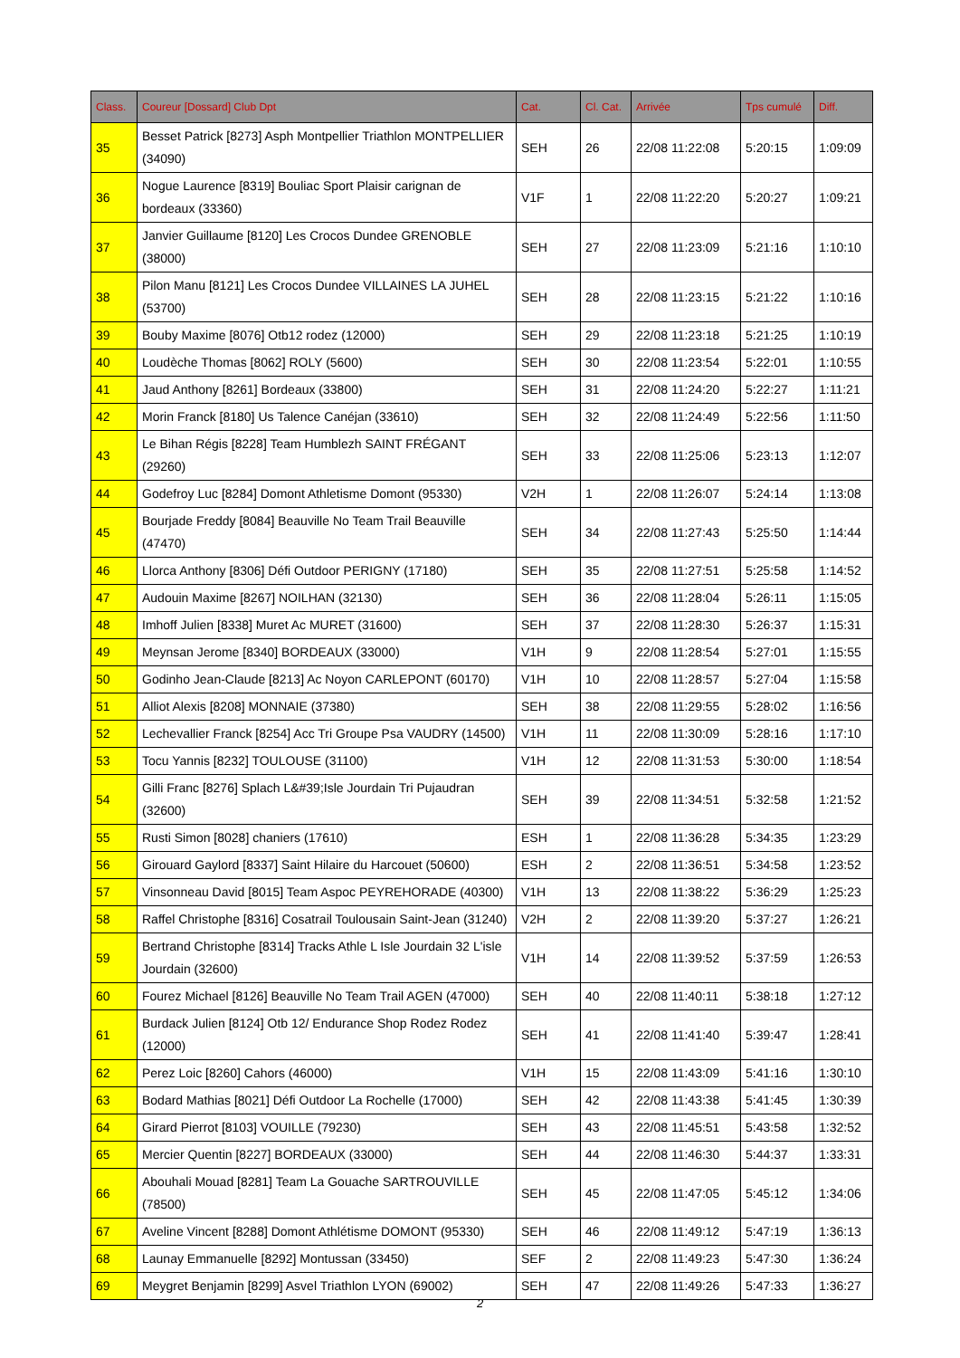| Class. | Coureur [Dossard] Club Dpt | Cat. | Cl. Cat. | Arrivée | Tps cumulé | Diff. |
| --- | --- | --- | --- | --- | --- | --- |
| 35 | Besset Patrick [8273] Asph Montpellier Triathlon MONTPELLIER (34090) | SEH | 26 | 22/08 11:22:08 | 5:20:15 | 1:09:09 |
| 36 | Nogue Laurence [8319] Bouliac Sport Plaisir carignan de bordeaux (33360) | V1F | 1 | 22/08 11:22:20 | 5:20:27 | 1:09:21 |
| 37 | Janvier Guillaume [8120] Les Crocos Dundee GRENOBLE (38000) | SEH | 27 | 22/08 11:23:09 | 5:21:16 | 1:10:10 |
| 38 | Pilon Manu [8121] Les Crocos Dundee VILLAINES LA JUHEL (53700) | SEH | 28 | 22/08 11:23:15 | 5:21:22 | 1:10:16 |
| 39 | Bouby Maxime [8076] Otb12 rodez (12000) | SEH | 29 | 22/08 11:23:18 | 5:21:25 | 1:10:19 |
| 40 | Loudèche Thomas [8062] ROLY (5600) | SEH | 30 | 22/08 11:23:54 | 5:22:01 | 1:10:55 |
| 41 | Jaud Anthony [8261] Bordeaux (33800) | SEH | 31 | 22/08 11:24:20 | 5:22:27 | 1:11:21 |
| 42 | Morin Franck [8180] Us Talence Canéjan (33610) | SEH | 32 | 22/08 11:24:49 | 5:22:56 | 1:11:50 |
| 43 | Le Bihan Régis [8228] Team Humblezh SAINT FRÉGANT (29260) | SEH | 33 | 22/08 11:25:06 | 5:23:13 | 1:12:07 |
| 44 | Godefroy Luc [8284] Domont Athletisme Domont (95330) | V2H | 1 | 22/08 11:26:07 | 5:24:14 | 1:13:08 |
| 45 | Bourjade Freddy [8084] Beauville No Team Trail Beauville (47470) | SEH | 34 | 22/08 11:27:43 | 5:25:50 | 1:14:44 |
| 46 | Llorca Anthony [8306] Défi Outdoor PERIGNY (17180) | SEH | 35 | 22/08 11:27:51 | 5:25:58 | 1:14:52 |
| 47 | Audouin Maxime [8267] NOILHAN (32130) | SEH | 36 | 22/08 11:28:04 | 5:26:11 | 1:15:05 |
| 48 | Imhoff Julien [8338] Muret Ac MURET (31600) | SEH | 37 | 22/08 11:28:30 | 5:26:37 | 1:15:31 |
| 49 | Meynsan Jerome [8340] BORDEAUX (33000) | V1H | 9 | 22/08 11:28:54 | 5:27:01 | 1:15:55 |
| 50 | Godinho Jean-Claude [8213] Ac Noyon CARLEPONT (60170) | V1H | 10 | 22/08 11:28:57 | 5:27:04 | 1:15:58 |
| 51 | Alliot Alexis [8208] MONNAIE (37380) | SEH | 38 | 22/08 11:29:55 | 5:28:02 | 1:16:56 |
| 52 | Lechevallier Franck [8254] Acc Tri Groupe Psa VAUDRY (14500) | V1H | 11 | 22/08 11:30:09 | 5:28:16 | 1:17:10 |
| 53 | Tocu Yannis [8232] TOULOUSE (31100) | V1H | 12 | 22/08 11:31:53 | 5:30:00 | 1:18:54 |
| 54 | Gilli Franc [8276] Splach L&#39;Isle Jourdain Tri Pujaudran (32600) | SEH | 39 | 22/08 11:34:51 | 5:32:58 | 1:21:52 |
| 55 | Rusti Simon [8028] chaniers (17610) | ESH | 1 | 22/08 11:36:28 | 5:34:35 | 1:23:29 |
| 56 | Girouard Gaylord [8337] Saint Hilaire du Harcouet (50600) | ESH | 2 | 22/08 11:36:51 | 5:34:58 | 1:23:52 |
| 57 | Vinsonneau David [8015] Team Aspoc PEYREHORADE (40300) | V1H | 13 | 22/08 11:38:22 | 5:36:29 | 1:25:23 |
| 58 | Raffel Christophe [8316] Cosatrail Toulousain Saint-Jean (31240) | V2H | 2 | 22/08 11:39:20 | 5:37:27 | 1:26:21 |
| 59 | Bertrand Christophe [8314] Tracks Athle L Isle Jourdain 32 L'isle Jourdain (32600) | V1H | 14 | 22/08 11:39:52 | 5:37:59 | 1:26:53 |
| 60 | Fourez Michael [8126] Beauville No Team Trail AGEN (47000) | SEH | 40 | 22/08 11:40:11 | 5:38:18 | 1:27:12 |
| 61 | Burdack Julien [8124] Otb 12/ Endurance Shop Rodez Rodez (12000) | SEH | 41 | 22/08 11:41:40 | 5:39:47 | 1:28:41 |
| 62 | Perez Loic [8260] Cahors (46000) | V1H | 15 | 22/08 11:43:09 | 5:41:16 | 1:30:10 |
| 63 | Bodard Mathias [8021] Défi Outdoor La Rochelle (17000) | SEH | 42 | 22/08 11:43:38 | 5:41:45 | 1:30:39 |
| 64 | Girard Pierrot [8103] VOUILLE (79230) | SEH | 43 | 22/08 11:45:51 | 5:43:58 | 1:32:52 |
| 65 | Mercier Quentin [8227] BORDEAUX (33000) | SEH | 44 | 22/08 11:46:30 | 5:44:37 | 1:33:31 |
| 66 | Abouhali Mouad [8281] Team La Gouache SARTROUVILLE (78500) | SEH | 45 | 22/08 11:47:05 | 5:45:12 | 1:34:06 |
| 67 | Aveline Vincent [8288] Domont Athlétisme DOMONT (95330) | SEH | 46 | 22/08 11:49:12 | 5:47:19 | 1:36:13 |
| 68 | Launay Emmanuelle [8292] Montussan (33450) | SEF | 2 | 22/08 11:49:23 | 5:47:30 | 1:36:24 |
| 69 | Meygret Benjamin [8299] Asvel Triathlon LYON (69002) | SEH | 47 | 22/08 11:49:26 | 5:47:33 | 1:36:27 |
2